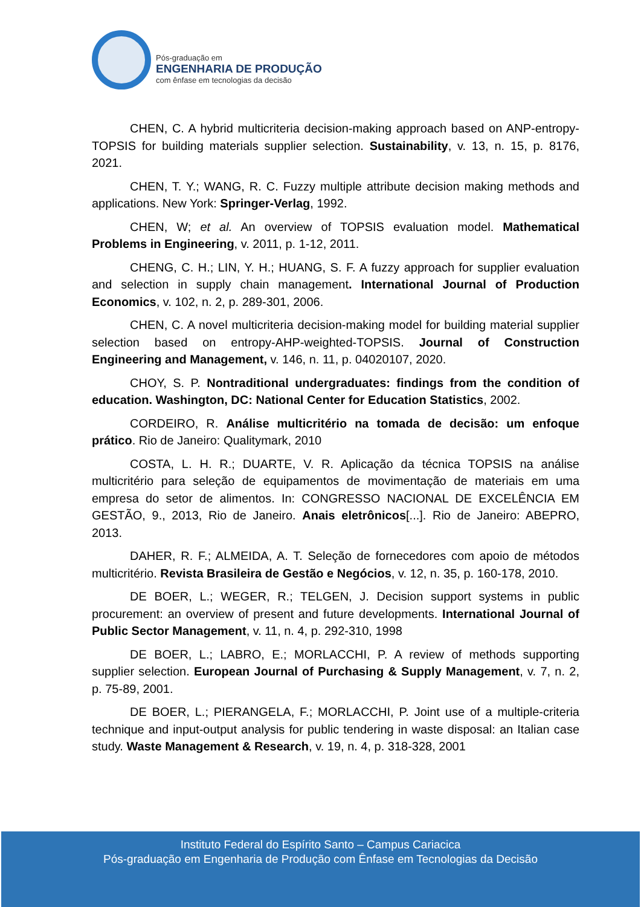Pós-graduação em
ENGENHARIA DE PRODUÇÃO
com ênfase em tecnologias da decisão
CHEN, C. A hybrid multicriteria decision-making approach based on ANP-entropy-TOPSIS for building materials supplier selection. Sustainability, v. 13, n. 15, p. 8176, 2021.
CHEN, T. Y.; WANG, R. C. Fuzzy multiple attribute decision making methods and applications. New York: Springer-Verlag, 1992.
CHEN, W; et al. An overview of TOPSIS evaluation model. Mathematical Problems in Engineering, v. 2011, p. 1-12, 2011.
CHENG, C. H.; LIN, Y. H.; HUANG, S. F. A fuzzy approach for supplier evaluation and selection in supply chain management. International Journal of Production Economics, v. 102, n. 2, p. 289-301, 2006.
CHEN, C. A novel multicriteria decision-making model for building material supplier selection based on entropy-AHP-weighted-TOPSIS. Journal of Construction Engineering and Management, v. 146, n. 11, p. 04020107, 2020.
CHOY, S. P. Nontraditional undergraduates: findings from the condition of education. Washington, DC: National Center for Education Statistics, 2002.
CORDEIRO, R. Análise multicritério na tomada de decisão: um enfoque prático. Rio de Janeiro: Qualitymark, 2010
COSTA, L. H. R.; DUARTE, V. R. Aplicação da técnica TOPSIS na análise multicritério para seleção de equipamentos de movimentação de materiais em uma empresa do setor de alimentos. In: CONGRESSO NACIONAL DE EXCELÊNCIA EM GESTÃO, 9., 2013, Rio de Janeiro. Anais eletrônicos[...]. Rio de Janeiro: ABEPRO, 2013.
DAHER, R. F.; ALMEIDA, A. T. Seleção de fornecedores com apoio de métodos multicritério. Revista Brasileira de Gestão e Negócios, v. 12, n. 35, p. 160-178, 2010.
DE BOER, L.; WEGER, R.; TELGEN, J. Decision support systems in public procurement: an overview of present and future developments. International Journal of Public Sector Management, v. 11, n. 4, p. 292-310, 1998
DE BOER, L.; LABRO, E.; MORLACCHI, P. A review of methods supporting supplier selection. European Journal of Purchasing & Supply Management, v. 7, n. 2, p. 75-89, 2001.
DE BOER, L.; PIERANGELA, F.; MORLACCHI, P. Joint use of a multiple-criteria technique and input-output analysis for public tendering in waste disposal: an Italian case study. Waste Management & Research, v. 19, n. 4, p. 318-328, 2001
Instituto Federal do Espírito Santo – Campus Cariacica
Pós-graduação em Engenharia de Produção com Ênfase em Tecnologias da Decisão